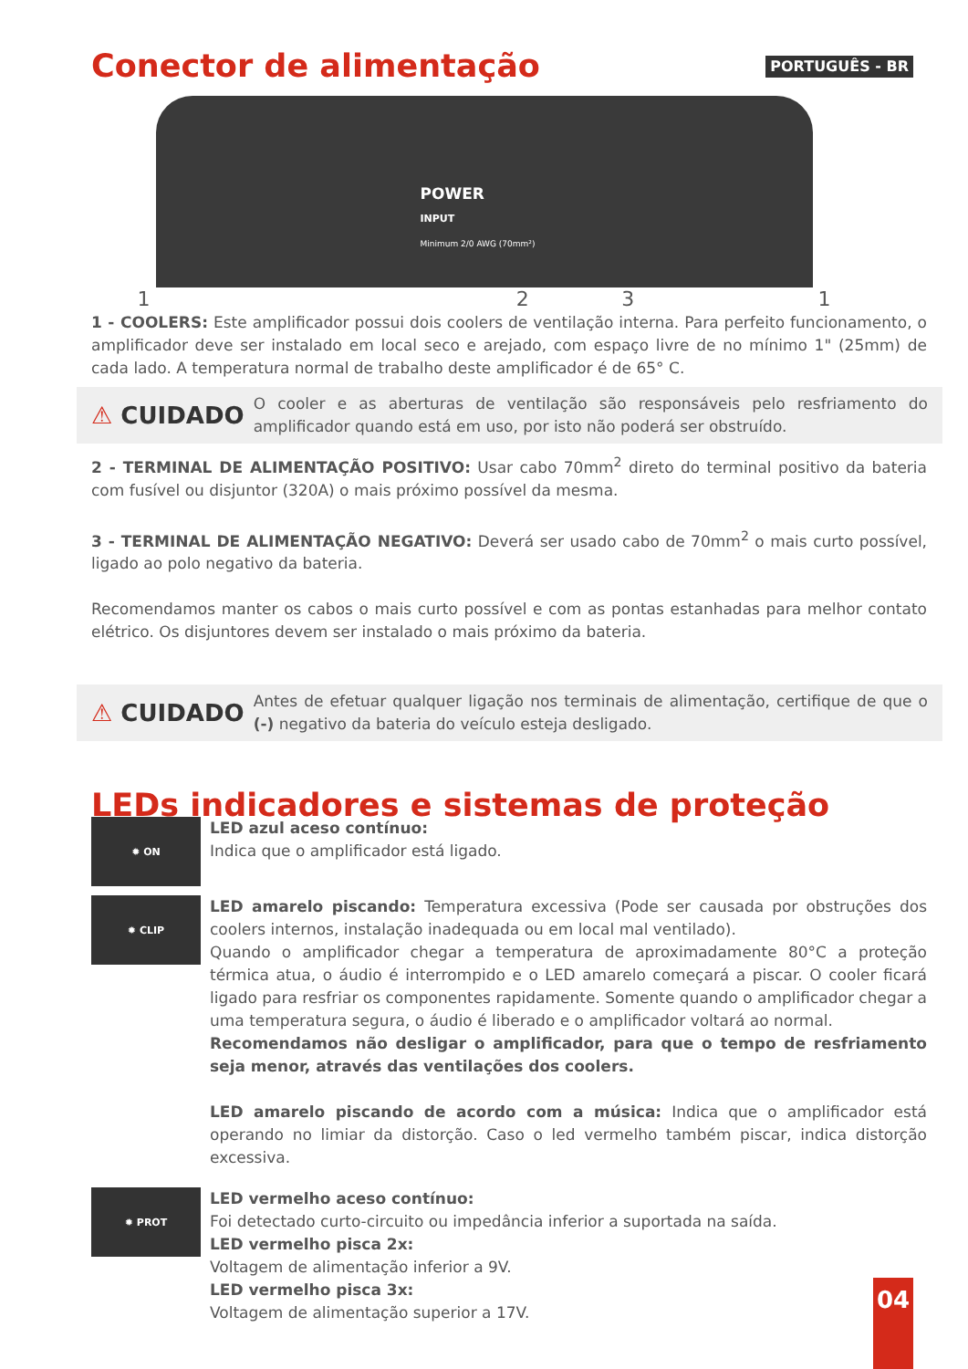Conector de alimentação
PORTUGUÊS - BR
POWER
INPUT
Minimum 2/0 AWG (70mm²)
1231
1 - COOLERS: Este amplificador possui dois coolers de ventilação interna. Para perfeito funcionamento, o amplificador deve ser instalado em local seco e arejado, com espaço livre de no mínimo 1" (25mm) de cada lado. A temperatura normal de trabalho deste amplificador é de 65° C.
⚠ CUIDADO
O cooler e as aberturas de ventilação são responsáveis pelo resfriamento do amplificador quando está em uso, por isto não poderá ser obstruído.
2 - TERMINAL DE ALIMENTAÇÃO POSITIVO: Usar cabo 70mm<sup>2</sup> direto do terminal positivo da bateria com fusível ou disjuntor (320A) o mais próximo possível da mesma.
3 - TERMINAL DE ALIMENTAÇÃO NEGATIVO: Deverá ser usado cabo de 70mm<sup>2</sup> o mais curto possível, ligado ao polo negativo da bateria.
Recomendamos manter os cabos o mais curto possível e com as pontas estanhadas para melhor contato elétrico. Os disjuntores devem ser instalado o mais próximo da bateria.
⚠ CUIDADO
Antes de efetuar qualquer ligação nos terminais de alimentação, certifique de que o (-) negativo da bateria do veículo esteja desligado.
LEDs indicadores e sistemas de proteção
✹ ON
LED azul aceso contínuo:
Indica que o amplificador está ligado.
✹ CLIP
LED amarelo piscando: Temperatura excessiva (Pode ser causada por obstruções dos coolers internos, instalação inadequada ou em local mal ventilado).
Quando o amplificador chegar a temperatura de aproximadamente 80°C a proteção térmica atua, o áudio é interrompido e o LED amarelo começará a piscar. O cooler ficará ligado para resfriar os componentes rapidamente. Somente quando o amplificador chegar a uma temperatura segura, o áudio é liberado e o amplificador voltará ao normal.
Recomendamos não desligar o amplificador, para que o tempo de resfriamento seja menor, através das ventilações dos coolers.
LED amarelo piscando de acordo com a música: Indica que o amplificador está operando no limiar da distorção. Caso o led vermelho também piscar, indica distorção excessiva.
✹ PROT
LED vermelho aceso contínuo:
Foi detectado curto-circuito ou impedância inferior a suportada na saída.
LED vermelho pisca 2x:
Voltagem de alimentação inferior a 9V.
LED vermelho pisca 3x:
Voltagem de alimentação superior a 17V.
04